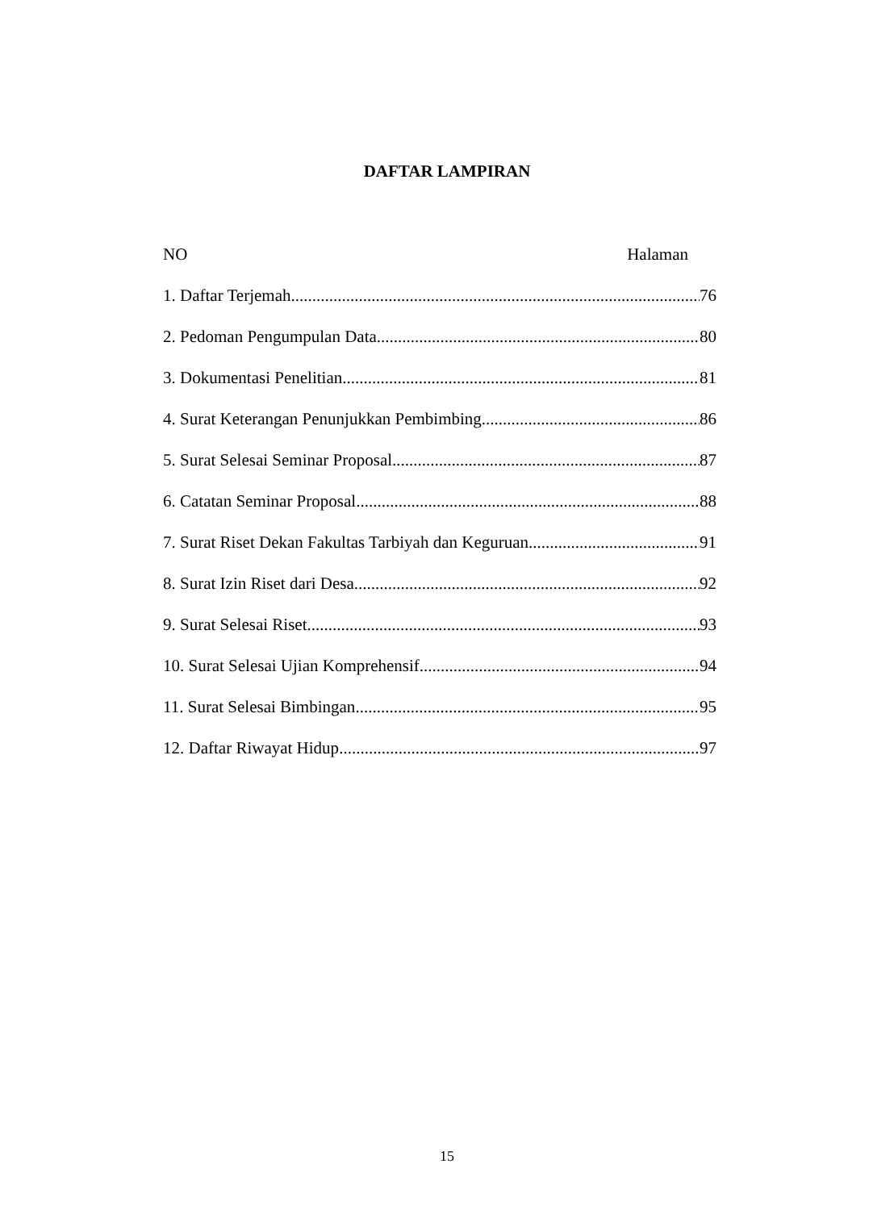DAFTAR LAMPIRAN
NO Halaman
1. Daftar Terjemah 76
2. Pedoman Pengumpulan Data 80
3. Dokumentasi Penelitian 81
4. Surat Keterangan Penunjukkan Pembimbing 86
5. Surat Selesai Seminar Proposal 87
6. Catatan Seminar Proposal 88
7. Surat Riset Dekan Fakultas Tarbiyah dan Keguruan 91
8. Surat Izin Riset dari Desa 92
9. Surat Selesai Riset 93
10. Surat Selesai Ujian Komprehensif 94
11. Surat Selesai Bimbingan 95
12. Daftar Riwayat Hidup 97
15